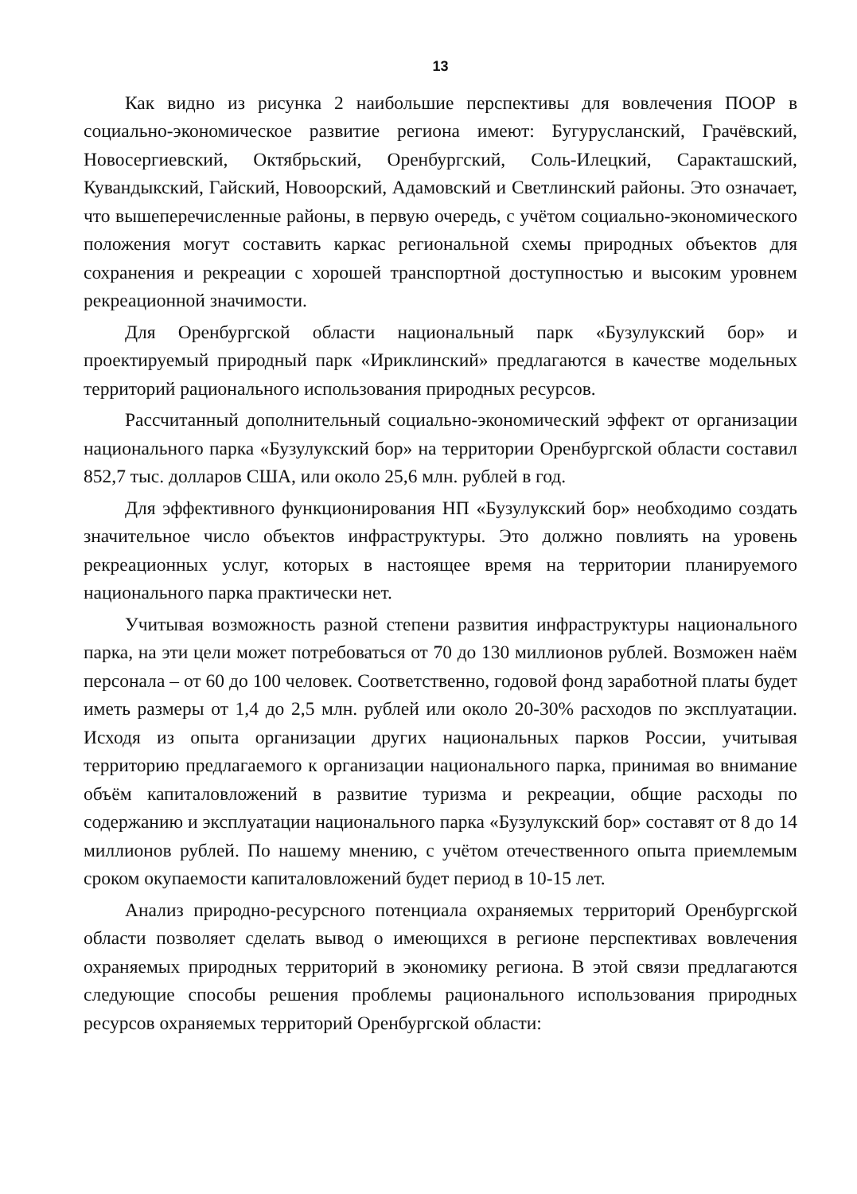13
Как видно из рисунка 2 наибольшие перспективы для вовлечения ПООР в социально-экономическое развитие региона имеют: Бугурусланский, Грачёвский, Новосергиевский, Октябрьский, Оренбургский, Соль-Илецкий, Саракташский, Кувандыкский, Гайский, Новоорский, Адамовский и Светлинский районы. Это означает, что вышеперечисленные районы, в первую очередь, с учётом социально-экономического положения могут составить каркас региональной схемы природных объектов для сохранения и рекреации с хорошей транспортной доступностью и высоким уровнем рекреационной значимости.
Для Оренбургской области национальный парк «Бузулукский бор» и проектируемый природный парк «Ириклинский» предлагаются в качестве модельных территорий рационального использования природных ресурсов.
Рассчитанный дополнительный социально-экономический эффект от организации национального парка «Бузулукский бор» на территории Оренбургской области составил 852,7 тыс. долларов США, или около 25,6 млн. рублей в год.
Для эффективного функционирования НП «Бузулукский бор» необходимо создать значительное число объектов инфраструктуры. Это должно повлиять на уровень рекреационных услуг, которых в настоящее время на территории планируемого национального парка практически нет.
Учитывая возможность разной степени развития инфраструктуры национального парка, на эти цели может потребоваться от 70 до 130 миллионов рублей. Возможен наём персонала – от 60 до 100 человек. Соответственно, годовой фонд заработной платы будет иметь размеры от 1,4 до 2,5 млн. рублей или около 20-30% расходов по эксплуатации. Исходя из опыта организации других национальных парков России, учитывая территорию предлагаемого к организации национального парка, принимая во внимание объём капиталовложений в развитие туризма и рекреации, общие расходы по содержанию и эксплуатации национального парка «Бузулукский бор» составят от 8 до 14 миллионов рублей. По нашему мнению, с учётом отечественного опыта приемлемым сроком окупаемости капиталовложений будет период в 10-15 лет.
Анализ природно-ресурсного потенциала охраняемых территорий Оренбургской области позволяет сделать вывод о имеющихся в регионе перспективах вовлечения охраняемых природных территорий в экономику региона. В этой связи предлагаются следующие способы решения проблемы рационального использования природных ресурсов охраняемых территорий Оренбургской области: